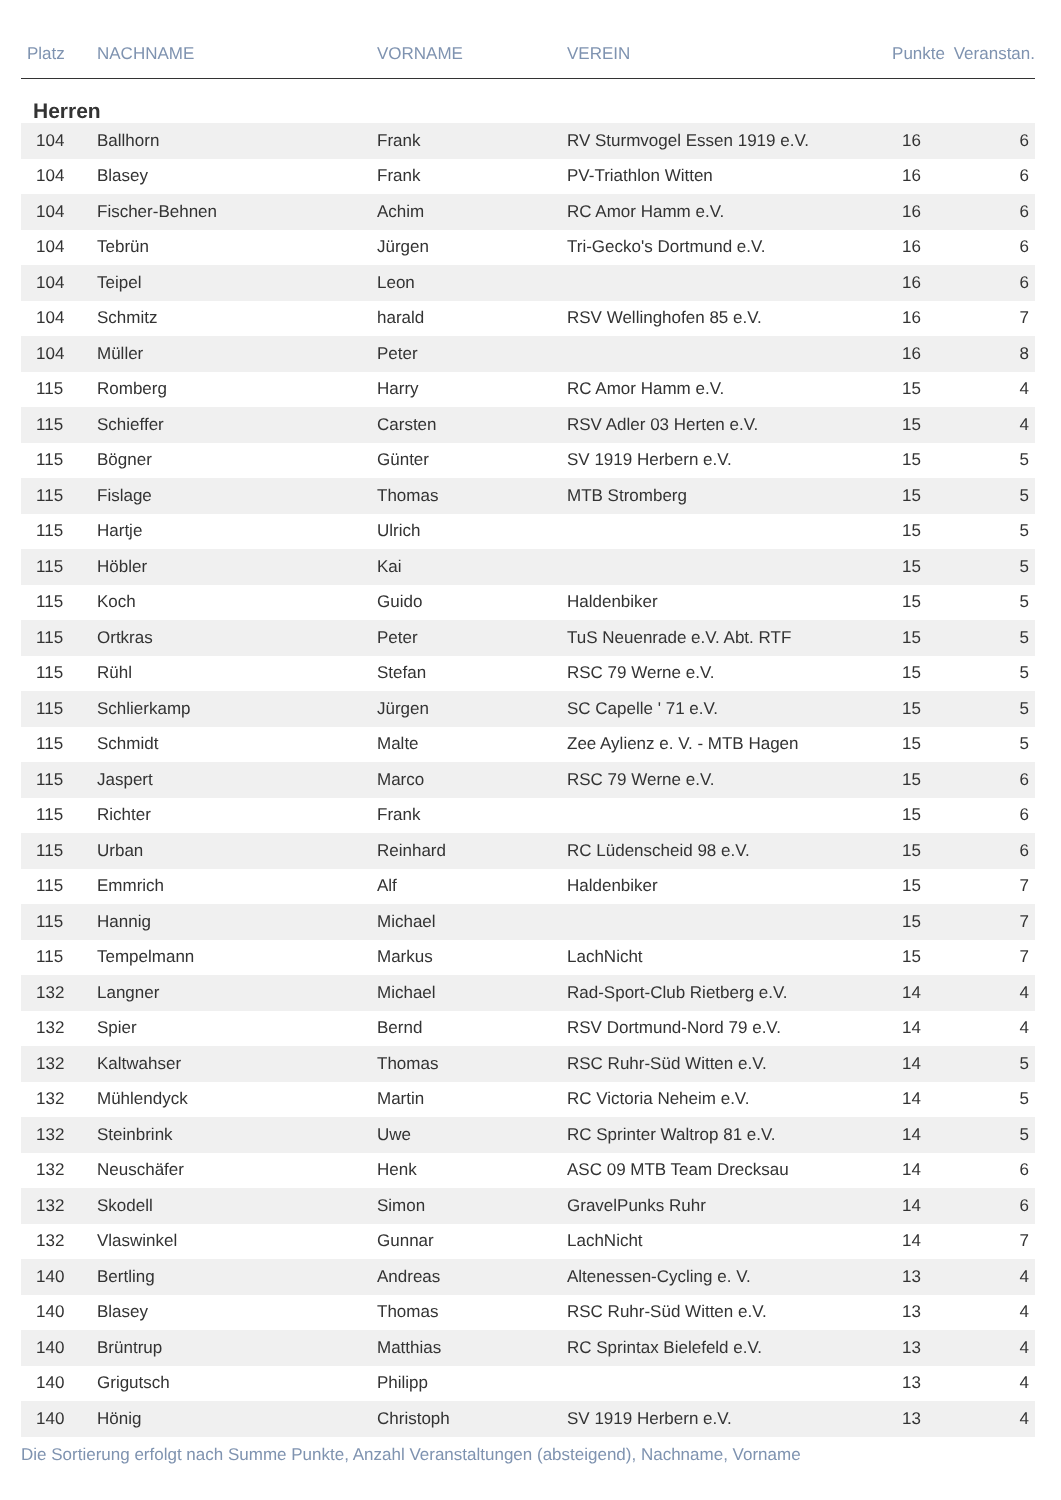| Platz | NACHNAME | VORNAME | VEREIN | Punkte | Veranstan. |
| --- | --- | --- | --- | --- | --- |
| Herren | | | | | |
| 104 | Ballhorn | Frank | RV Sturmvogel Essen 1919 e.V. | 16 | 6 |
| 104 | Blasey | Frank | PV-Triathlon Witten | 16 | 6 |
| 104 | Fischer-Behnen | Achim | RC Amor Hamm e.V. | 16 | 6 |
| 104 | Tebrün | Jürgen | Tri-Gecko's Dortmund e.V. | 16 | 6 |
| 104 | Teipel | Leon | | 16 | 6 |
| 104 | Schmitz | harald | RSV Wellinghofen 85 e.V. | 16 | 7 |
| 104 | Müller | Peter | | 16 | 8 |
| 115 | Romberg | Harry | RC Amor Hamm e.V. | 15 | 4 |
| 115 | Schieffer | Carsten | RSV Adler 03 Herten e.V. | 15 | 4 |
| 115 | Bögner | Günter | SV 1919 Herbern e.V. | 15 | 5 |
| 115 | Fislage | Thomas | MTB Stromberg | 15 | 5 |
| 115 | Hartje | Ulrich | | 15 | 5 |
| 115 | Höbler | Kai | | 15 | 5 |
| 115 | Koch | Guido | Haldenbiker | 15 | 5 |
| 115 | Ortkras | Peter | TuS Neuenrade e.V. Abt. RTF | 15 | 5 |
| 115 | Rühl | Stefan | RSC 79 Werne e.V. | 15 | 5 |
| 115 | Schlierkamp | Jürgen | SC Capelle ' 71 e.V. | 15 | 5 |
| 115 | Schmidt | Malte | Zee Aylienz e. V. - MTB Hagen | 15 | 5 |
| 115 | Jaspert | Marco | RSC 79 Werne e.V. | 15 | 6 |
| 115 | Richter | Frank | | 15 | 6 |
| 115 | Urban | Reinhard | RC Lüdenscheid 98 e.V. | 15 | 6 |
| 115 | Emmrich | Alf | Haldenbiker | 15 | 7 |
| 115 | Hannig | Michael | | 15 | 7 |
| 115 | Tempelmann | Markus | LachNicht | 15 | 7 |
| 132 | Langner | Michael | Rad-Sport-Club Rietberg e.V. | 14 | 4 |
| 132 | Spier | Bernd | RSV Dortmund-Nord 79 e.V. | 14 | 4 |
| 132 | Kaltwahser | Thomas | RSC Ruhr-Süd Witten e.V. | 14 | 5 |
| 132 | Mühlendyck | Martin | RC Victoria Neheim e.V. | 14 | 5 |
| 132 | Steinbrink | Uwe | RC Sprinter Waltrop 81 e.V. | 14 | 5 |
| 132 | Neuschäfer | Henk | ASC 09 MTB Team Drecksau | 14 | 6 |
| 132 | Skodell | Simon | GravelPunks Ruhr | 14 | 6 |
| 132 | Vlaswinkel | Gunnar | LachNicht | 14 | 7 |
| 140 | Bertling | Andreas | Altenessen-Cycling e. V. | 13 | 4 |
| 140 | Blasey | Thomas | RSC Ruhr-Süd Witten e.V. | 13 | 4 |
| 140 | Brüntrup | Matthias | RC Sprintax Bielefeld e.V. | 13 | 4 |
| 140 | Grigutsch | Philipp | | 13 | 4 |
| 140 | Hönig | Christoph | SV 1919 Herbern e.V. | 13 | 4 |
Die Sortierung erfolgt nach Summe Punkte, Anzahl Veranstaltungen (absteigend), Nachname, Vorname